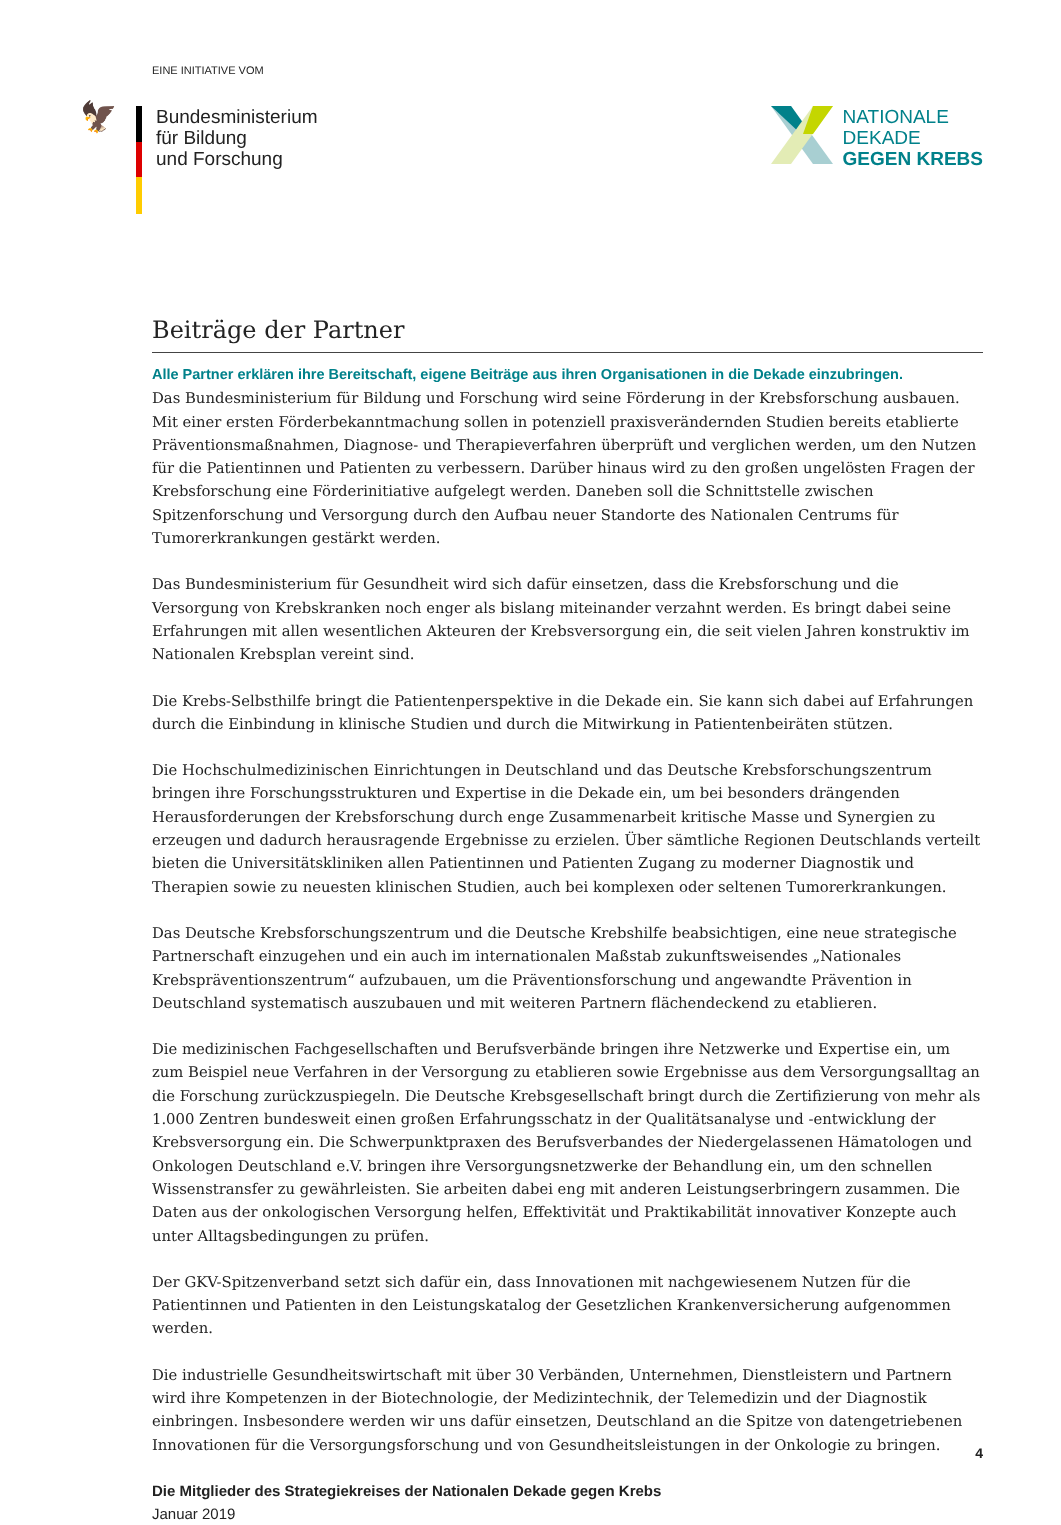EINE INITIATIVE VOM
🦅
Bundesministerium
für Bildung
und Forschung
NATIONALE
DEKADE
GEGEN KREBS
Beiträge der Partner
Alle Partner erklären ihre Bereitschaft, eigene Beiträge aus ihren Organisationen in die Dekade einzubringen.
Das Bundesministerium für Bildung und Forschung wird seine Förderung in der Krebsforschung ausbauen. Mit einer ersten Förderbekanntmachung sollen in potenziell praxisverändernden Studien bereits etablierte Präventionsmaßnahmen, Diagnose- und Therapieverfahren überprüft und verglichen werden, um den Nutzen für die Patientinnen und Patienten zu verbessern. Darüber hinaus wird zu den großen ungelösten Fragen der Krebsforschung eine Förderinitiative aufgelegt werden. Daneben soll die Schnittstelle zwischen Spitzenforschung und Versorgung durch den Aufbau neuer Standorte des Nationalen Centrums für Tumorerkrankungen gestärkt werden.
Das Bundesministerium für Gesundheit wird sich dafür einsetzen, dass die Krebsforschung und die Versorgung von Krebskranken noch enger als bislang miteinander verzahnt werden. Es bringt dabei seine Erfahrungen mit allen wesentlichen Akteuren der Krebsversorgung ein, die seit vielen Jahren konstruktiv im Nationalen Krebsplan vereint sind.
Die Krebs-Selbsthilfe bringt die Patientenperspektive in die Dekade ein. Sie kann sich dabei auf Erfahrungen durch die Einbindung in klinische Studien und durch die Mitwirkung in Patientenbeiräten stützen.
Die Hochschulmedizinischen Einrichtungen in Deutschland und das Deutsche Krebsforschungszentrum bringen ihre Forschungsstrukturen und Expertise in die Dekade ein, um bei besonders drängenden Herausforderungen der Krebsforschung durch enge Zusammenarbeit kritische Masse und Synergien zu erzeugen und dadurch herausragende Ergebnisse zu erzielen. Über sämtliche Regionen Deutschlands verteilt bieten die Universitätskliniken allen Patientinnen und Patienten Zugang zu moderner Diagnostik und Therapien sowie zu neuesten klinischen Studien, auch bei komplexen oder seltenen Tumorerkrankungen.
Das Deutsche Krebsforschungszentrum und die Deutsche Krebshilfe beabsichtigen, eine neue strategische Partnerschaft einzugehen und ein auch im internationalen Maßstab zukunftsweisendes „Nationales Krebspräventionszentrum“ aufzubauen, um die Präventionsforschung und angewandte Prävention in Deutschland systematisch auszubauen und mit weiteren Partnern flächendeckend zu etablieren.
Die medizinischen Fachgesellschaften und Berufsverbände bringen ihre Netzwerke und Expertise ein, um zum Beispiel neue Verfahren in der Versorgung zu etablieren sowie Ergebnisse aus dem Versorgungsalltag an die Forschung zurückzuspiegeln. Die Deutsche Krebsgesellschaft bringt durch die Zertifizierung von mehr als 1.000 Zentren bundesweit einen großen Erfahrungsschatz in der Qualitätsanalyse und -entwicklung der Krebsversorgung ein. Die Schwerpunktpraxen des Berufsverbandes der Niedergelassenen Hämatologen und Onkologen Deutschland e.V. bringen ihre Versorgungsnetzwerke der Behandlung ein, um den schnellen Wissenstransfer zu gewährleisten. Sie arbeiten dabei eng mit anderen Leistungserbringern zusammen. Die Daten aus der onkologischen Versorgung helfen, Effektivität und Praktikabilität innovativer Konzepte auch unter Alltagsbedingungen zu prüfen.
Der GKV-Spitzenverband setzt sich dafür ein, dass Innovationen mit nachgewiesenem Nutzen für die Patientinnen und Patienten in den Leistungskatalog der Gesetzlichen Krankenversicherung aufgenommen werden.
Die industrielle Gesundheitswirtschaft mit über 30 Verbänden, Unternehmen, Dienstleistern und Partnern wird ihre Kompetenzen in der Biotechnologie, der Medizintechnik, der Telemedizin und der Diagnostik einbringen. Insbesondere werden wir uns dafür einsetzen, Deutschland an die Spitze von datengetriebenen Innovationen für die Versorgungsforschung und von Gesundheitsleistungen in der Onkologie zu bringen.
Die Mitglieder des Strategiekreises der Nationalen Dekade gegen Krebs
Januar 2019
4